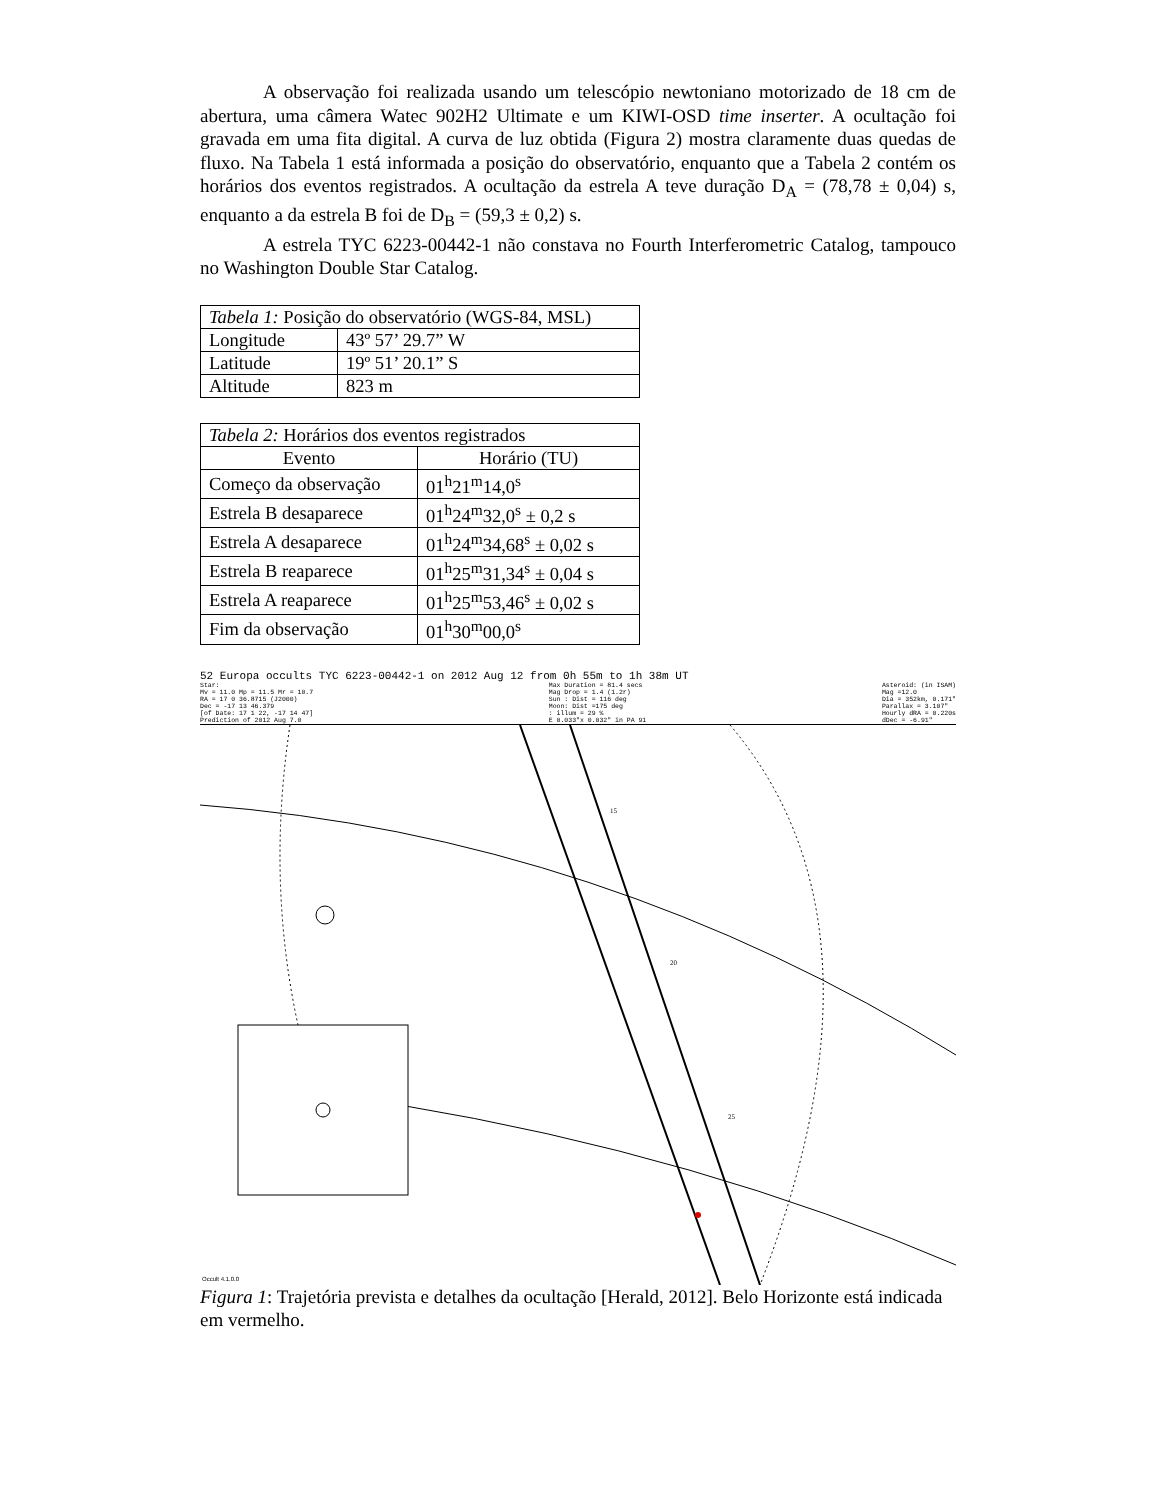A observação foi realizada usando um telescópio newtoniano motorizado de 18 cm de abertura, uma câmera Watec 902H2 Ultimate e um KIWI-OSD time inserter. A ocultação foi gravada em uma fita digital. A curva de luz obtida (Figura 2) mostra claramente duas quedas de fluxo. Na Tabela 1 está informada a posição do observatório, enquanto que a Tabela 2 contém os horários dos eventos registrados. A ocultação da estrela A teve duração D<sub>A</sub> = (78,78 ± 0,04) s, enquanto a da estrela B foi de D<sub>B</sub> = (59,3 ± 0,2) s.
A estrela TYC 6223-00442-1 não constava no Fourth Interferometric Catalog, tampouco no Washington Double Star Catalog.
| Tabela 1: Posição do observatório (WGS-84, MSL) | |
| --- | --- |
| Longitude | 43º 57’ 29.7” W |
| Latitude | 19º 51’ 20.1” S |
| Altitude | 823 m |
| Tabela 2: Horários dos eventos registrados | |
| --- | --- |
| Evento | Horário (TU) |
| Começo da observação | 01<sup>h</sup>21<sup>m</sup>14,0<sup>s</sup> |
| Estrela B desaparece | 01<sup>h</sup>24<sup>m</sup>32,0<sup>s</sup> ± 0,2 s |
| Estrela A desaparece | 01<sup>h</sup>24<sup>m</sup>34,68<sup>s</sup> ± 0,02 s |
| Estrela B reaparece | 01<sup>h</sup>25<sup>m</sup>31,34<sup>s</sup> ± 0,04 s |
| Estrela A reaparece | 01<sup>h</sup>25<sup>m</sup>53,46<sup>s</sup> ± 0,02 s |
| Fim da observação | 01<sup>h</sup>30<sup>m</sup>00,0<sup>s</sup> |
52 Europa occults TYC 6223-00442-1 on 2012 Aug 12 from 0h 55m to 1h 38m UT
Star:
Mv = 11.0 Mp = 11.5 Mr = 10.7
RA = 17 0 36.8715 (J2000)
Dec = -17 13 46.379
[of Date: 17 1 22, -17 14 47]
Prediction of 2012 Aug 7.0
Max Duration = 81.4 secs
Mag Drop = 1.4 (1.2r)
Sun : Dist = 116 deg
Moon: Dist =175 deg
: illum = 29 %
E 0.033"x 0.032" in PA 91
Asteroid: (in ISAM)
Mag =12.0
Dia = 352km, 0.171"
Parallax = 3.107"
Hourly dRA = 0.220s
dDec = -6.91"
15
20
25
Occult 4.1.0.0
Figura 1: Trajetória prevista e detalhes da ocultação [Herald, 2012]. Belo Horizonte está indicada em vermelho.